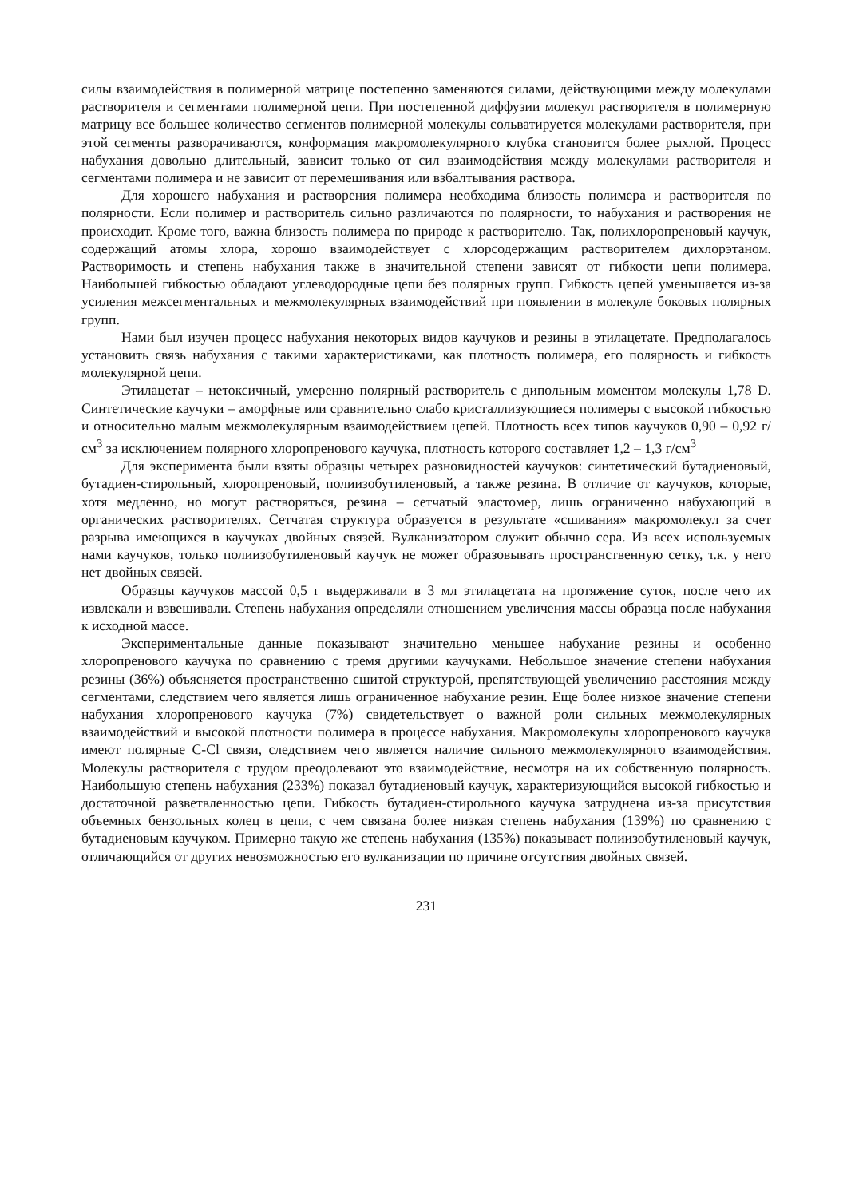силы взаимодействия в полимерной матрице постепенно заменяются силами, действующими между молекулами растворителя и сегментами полимерной цепи. При постепенной диффузии молекул растворителя в полимерную матрицу все большее количество сегментов полимерной молекулы сольватируется молекулами растворителя, при этой сегменты разворачиваются, конформация макромолекулярного клубка становится более рыхлой. Процесс набухания довольно длительный, зависит только от сил взаимодействия между молекулами растворителя и сегментами полимера и не зависит от перемешивания или взбалтывания раствора.
Для хорошего набухания и растворения полимера необходима близость полимера и растворителя по полярности. Если полимер и растворитель сильно различаются по полярности, то набухания и растворения не происходит. Кроме того, важна близость полимера по природе к растворителю. Так, полихлоропреновый каучук, содержащий атомы хлора, хорошо взаимодействует с хлорсодержащим растворителем дихлорэтаном. Растворимость и степень набухания также в значительной степени зависят от гибкости цепи полимера. Наибольшей гибкостью обладают углеводородные цепи без полярных групп. Гибкость цепей уменьшается из-за усиления межсегментальных и межмолекулярных взаимодействий при появлении в молекуле боковых полярных групп.
Нами был изучен процесс набухания некоторых видов каучуков и резины в этилацетате. Предполагалось установить связь набухания с такими характеристиками, как плотность полимера, его полярность и гибкость молекулярной цепи.
Этилацетат – нетоксичный, умеренно полярный растворитель с дипольным моментом молекулы 1,78 D. Синтетические каучуки – аморфные или сравнительно слабо кристаллизующиеся полимеры с высокой гибкостью и относительно малым межмолекулярным взаимодействием цепей. Плотность всех типов каучуков 0,90 – 0,92 г/см<sup>3</sup> за исключением полярного хлоропренового каучука, плотность которого составляет 1,2 – 1,3 г/см<sup>3</sup>
Для эксперимента были взяты образцы четырех разновидностей каучуков: синтетический бутадиеновый, бутадиен-стирольный, хлоропреновый, полиизобутиленовый, а также резина. В отличие от каучуков, которые, хотя медленно, но могут растворяться, резина – сетчатый эластомер, лишь ограниченно набухающий в органических растворителях. Сетчатая структура образуется в результате «сшивания» макромолекул за счет разрыва имеющихся в каучуках двойных связей. Вулканизатором служит обычно сера. Из всех используемых нами каучуков, только полиизобутиленовый каучук не может образовывать пространственную сетку, т.к. у него нет двойных связей.
Образцы каучуков массой 0,5 г выдерживали в 3 мл этилацетата на протяжение суток, после чего их извлекали и взвешивали. Степень набухания определяли отношением увеличения массы образца после набухания к исходной массе.
Экспериментальные данные показывают значительно меньшее набухание резины и особенно хлоропренового каучука по сравнению с тремя другими каучуками. Небольшое значение степени набухания резины (36%) объясняется пространственно сшитой структурой, препятствующей увеличению расстояния между сегментами, следствием чего является лишь ограниченное набухание резин. Еще более низкое значение степени набухания хлоропренового каучука (7%) свидетельствует о важной роли сильных межмолекулярных взаимодействий и высокой плотности полимера в процессе набухания. Макромолекулы хлоропренового каучука имеют полярные C-Cl связи, следствием чего является наличие сильного межмолекулярного взаимодействия. Молекулы растворителя с трудом преодолевают это взаимодействие, несмотря на их собственную полярность. Наибольшую степень набухания (233%) показал бутадиеновый каучук, характеризующийся высокой гибкостью и достаточной разветвленностью цепи. Гибкость бутадиен-стирольного каучука затруднена из-за присутствия объемных бензольных колец в цепи, с чем связана более низкая степень набухания (139%) по сравнению с бутадиеновым каучуком. Примерно такую же степень набухания (135%) показывает полиизобутиленовый каучук, отличающийся от других невозможностью его вулканизации по причине отсутствия двойных связей.
231